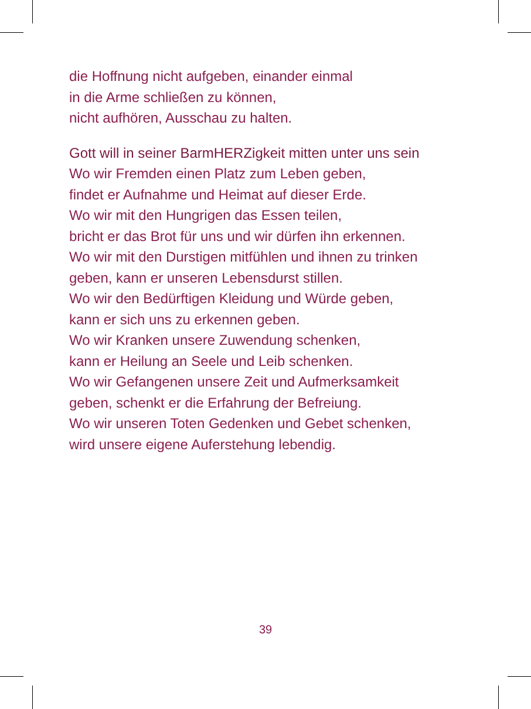die Hoffnung nicht aufgeben, einander einmal
in die Arme schließen zu können,
nicht aufhören, Ausschau zu halten.
Gott will in seiner BarmHERZigkeit mitten unter uns sein
Wo wir Fremden einen Platz zum Leben geben,
findet er Aufnahme und Heimat auf dieser Erde.
Wo wir mit den Hungrigen das Essen teilen,
bricht er das Brot für uns und wir dürfen ihn erkennen.
Wo wir mit den Durstigen mitfühlen und ihnen zu trinken
geben, kann er unseren Lebensdurst stillen.
Wo wir den Bedürftigen Kleidung und Würde geben,
kann er sich uns zu erkennen geben.
Wo wir Kranken unsere Zuwendung schenken,
kann er Heilung an Seele und Leib schenken.
Wo wir Gefangenen unsere Zeit und Aufmerksamkeit
geben, schenkt er die Erfahrung der Befreiung.
Wo wir unseren Toten Gedenken und Gebet schenken,
wird unsere eigene Auferstehung lebendig.
39